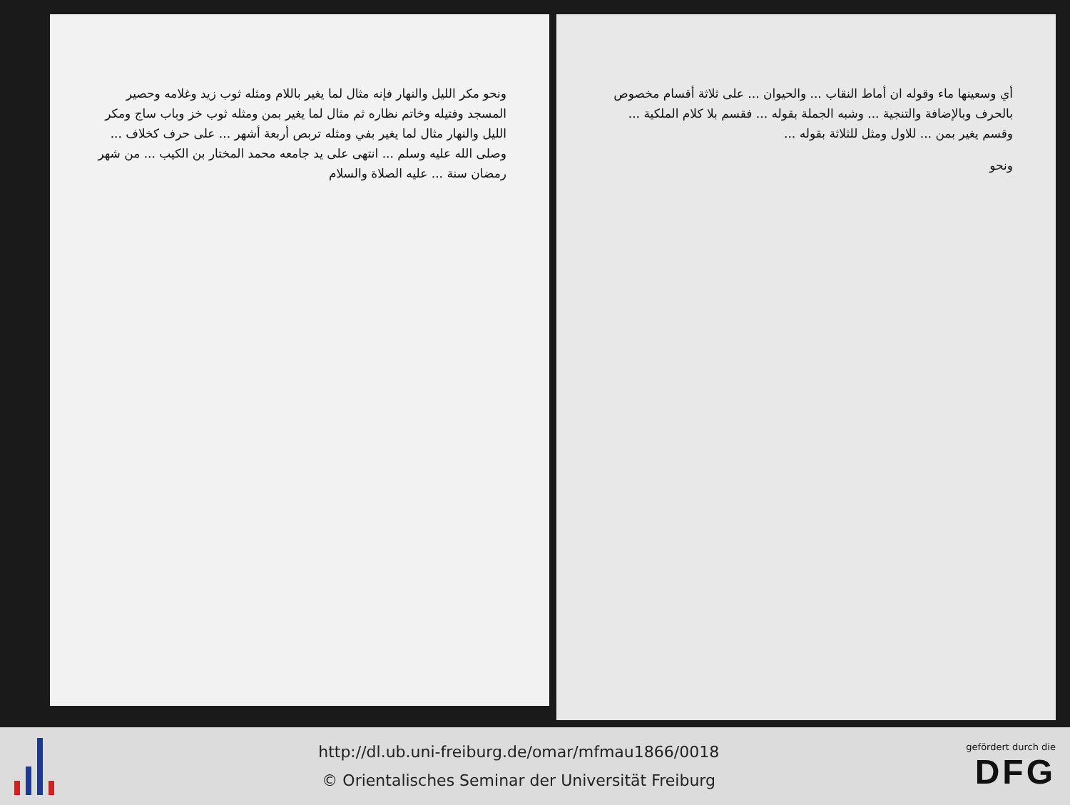ونحو مكر الليل والنهار فإنه مثال لما يغير باللام ومثله ثوب زيد وغلامه وحصير المسجد وفتيله وخاتم نظاره ثم مثال لما يغير بمن ومثله ثوب خز وباب ساج ومكر الليل والنهار مثال لما يغير بفي ومثله تربص أربعة أشهر ... على حرف كخلاف ... وصلى الله عليه وسلم ... انتهى على يد جامعه محمد المختار بن الكيب ... من شهر رمضان سنة ... عليه الصلاة والسلام
أي وسعينها ماء وقوله ان أماط النقاب ... والحيوان ... على ثلاثة أقسام مخصوص بالحرف وبالإضافة والتنجية ... وشبه الجملة بقوله ... فقسم بلا كلام الملكية ... وقسم يغير بمن ... للاول ومثل للثلاثة بقوله ...
ونحو
http://dl.ub.uni-freiburg.de/omar/mfmau1866/0018
© Orientalisches Seminar der Universität Freiburg
gefördert durch die
DFG